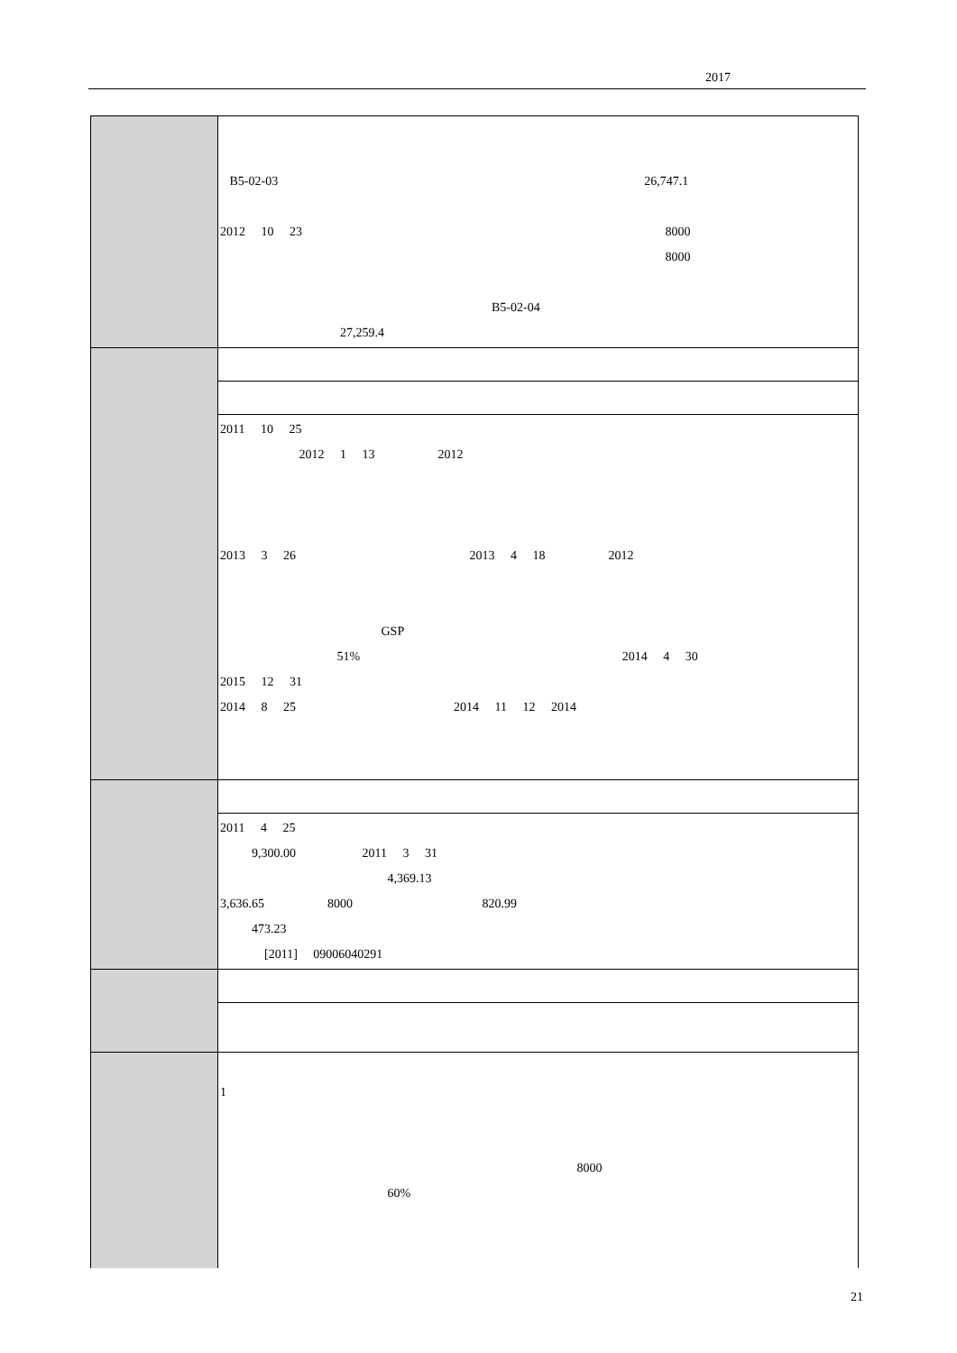2017
| | B5-02-03 26,747.1 2012 10 23 8000 8000 B5-02-04 27,259.4 |
| | 2011 10 25 2012 1 13 2012 2013 3 26 2013 4 18 2012 GSP 51% 2014 4 30 2015 12 31 2014 8 25 2014 11 12 2014 |
| | 2011 4 25 9,300.00 2011 3 31 4,369.13 3,636.65 8000 820.99 473.23 [2011] 09006040291 |
| | 1 8000 60% |
21